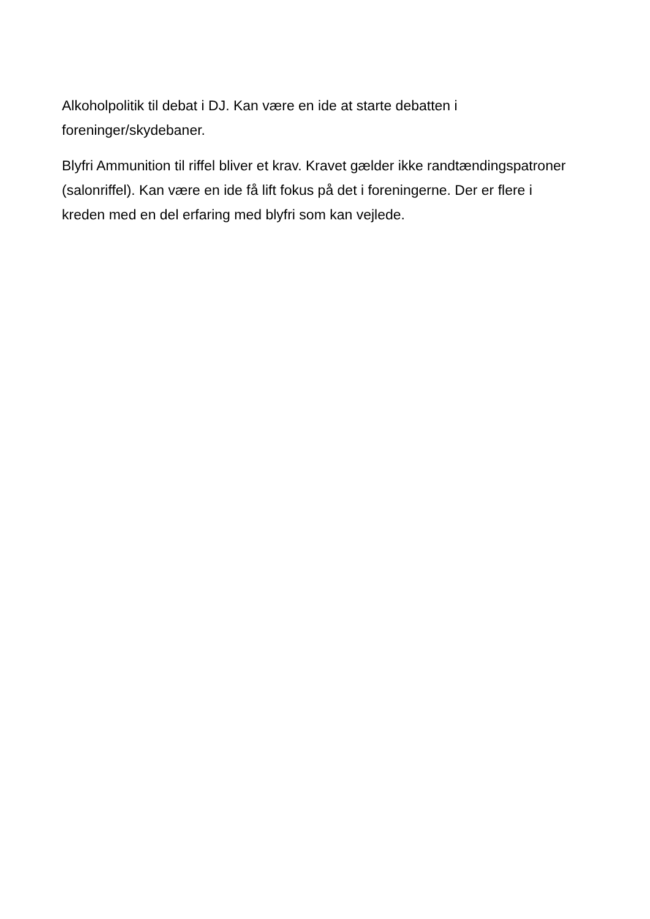Alkoholpolitik til debat i DJ. Kan være en ide at starte debatten i foreninger/skydebaner.
Blyfri Ammunition til riffel bliver et krav. Kravet gælder ikke randtændingspatroner (salonriffel). Kan være en ide få lift fokus på det i foreningerne. Der er flere i kreden med en del erfaring med blyfri som kan vejlede.